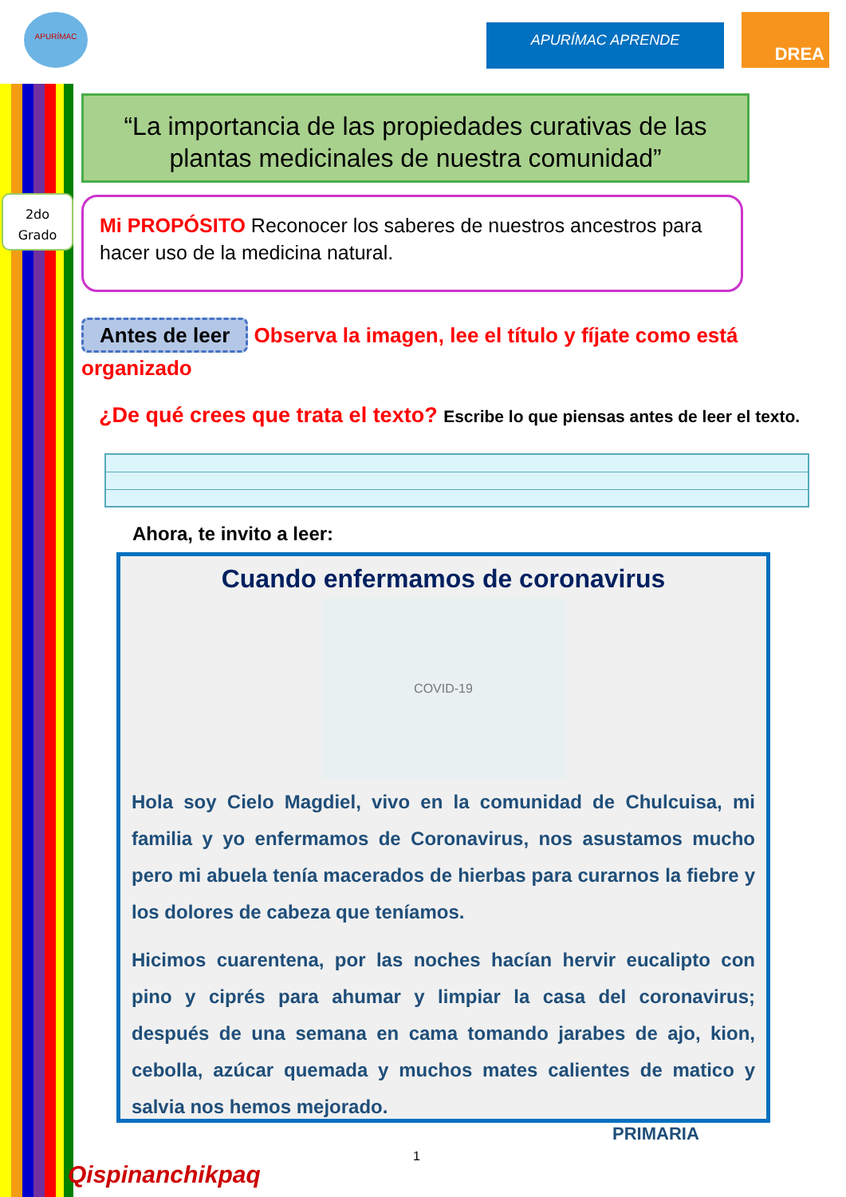APURÍMAC
APURÍMAC APRENDE DREA
“La importancia de las propiedades curativas de las plantas medicinales de nuestra comunidad”
2do
Grado
Mi PROPÓSITO Reconocer los saberes de nuestros ancestros para hacer uso de la medicina natural.
Antes de leer Observa la imagen, lee el título y fíjate como está organizado
¿De qué crees que trata el texto? Escribe lo que piensas antes de leer el texto.
Ahora, te invito a leer:
Cuando enfermamos de coronavirus
COVID-19
Hola soy Cielo Magdiel, vivo en la comunidad de Chulcuisa, mi familia y yo enfermamos de Coronavirus, nos asustamos mucho pero mi abuela tenía macerados de hierbas para curarnos la fiebre y los dolores de cabeza que teníamos.
Hicimos cuarentena, por las noches hacían hervir eucalipto con pino y ciprés para ahumar y limpiar la casa del coronavirus; después de una semana en cama tomando jarabes de ajo, kion, cebolla, azúcar quemada y muchos mates calientes de matico y salvia nos hemos mejorado.
PRIMARIA
1
Qispinanchikpaq